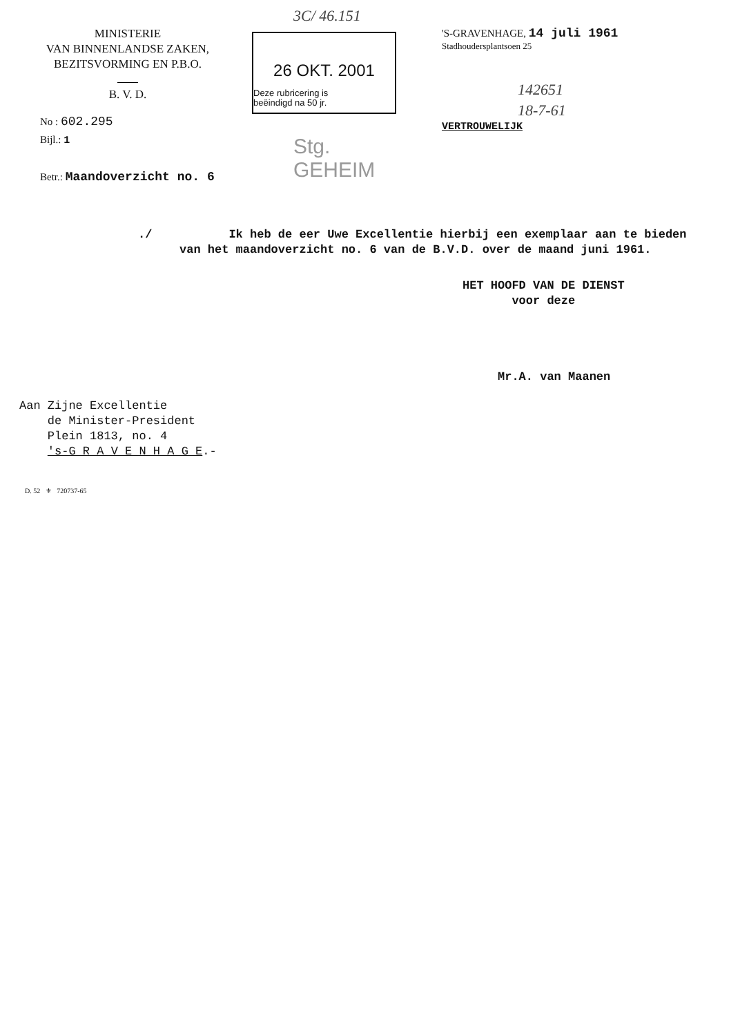MINISTERIE
VAN BINNENLANDSE ZAKEN,
BEZITSVORMING EN P.B.O.
B. V. D.
3C/ 46.151
26 OKT. 2001
Deze rubricering is
beëindigd na 50 jr.
Stg. GEHEIM
'S-GRAVENHAGE, 14 juli 1961
Stadhoudersplantsoen 25
142651
18-7-61
VERTROUWELIJK
No : 602.295
Bijl.: 1
Betr.: Maandoverzicht no. 6
./ Ik heb de eer Uwe Excellentie hierbij een exemplaar aan te bieden van het maandoverzicht no. 6 van de B.V.D. over de maand juni 1961.
HET HOOFD VAN DE DIENST
voor deze
Mr.A. van Maanen
Aan Zijne Excellentie
de Minister-President
Plein 1813, no. 4
's-G R A V E N H A G E.-
D. 52 ⚜ 720737-65